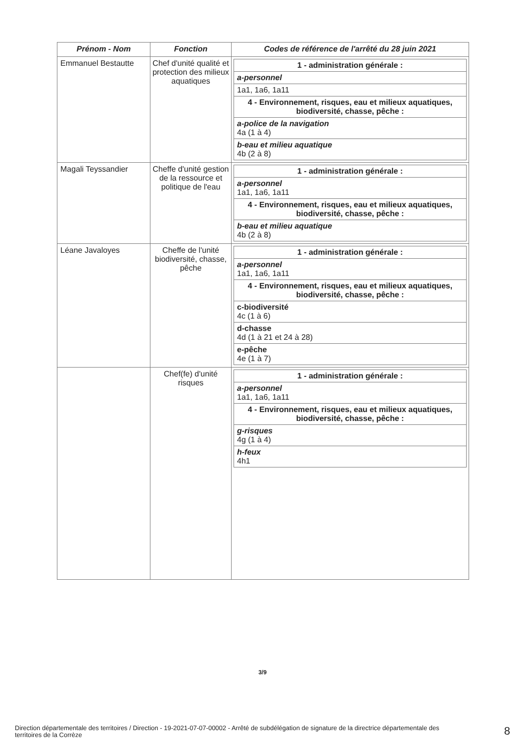| Prénom - Nom | Fonction | Codes de référence de l'arrêté du 28 juin 2021 |
| --- | --- | --- |
| Emmanuel Bestautte | Chef d'unité qualité et protection des milieux aquatiques | / 1 - administration générale : / / a-personnel / / 1a1, 1a6, 1a11 / / 4 - Environnement, risques, eau et milieux aquatiques, biodiversité, chasse, pêche : / / a-police de la navigation 4a (1 à 4) / / b-eau et milieu aquatique 4b (2 à 8) / |
| Magali Teyssandier | Cheffe d'unité gestion de la ressource et politique de l'eau | / 1 - administration générale : / / a-personnel 1a1, 1a6, 1a11 / / 4 - Environnement, risques, eau et milieux aquatiques, biodiversité, chasse, pêche : / / b-eau et milieu aquatique 4b (2 à 8) / |
| Léane Javaloyes | Cheffe de l'unité biodiversité, chasse, pêche | / 1 - administration générale : / / a-personnel 1a1, 1a6, 1a11 / / 4 - Environnement, risques, eau et milieux aquatiques, biodiversité, chasse, pêche : / / c-biodiversité 4c (1 à 6) / / d-chasse 4d (1 à 21 et 24 à 28) / / e-pêche 4e (1 à 7) / |
| | Chef(fe) d'unité risques | / 1 - administration générale : / / a-personnel 1a1, 1a6, 1a11 / / 4 - Environnement, risques, eau et milieux aquatiques, biodiversité, chasse, pêche : / / g-risques 4g (1 à 4) / / h-feux 4h1 / |
3/9
Direction départementale des territoires / Direction - 19-2021-07-07-00002 - Arrêté de subdélégation de signature de la directrice départementale des territoires de la Corrèze
8